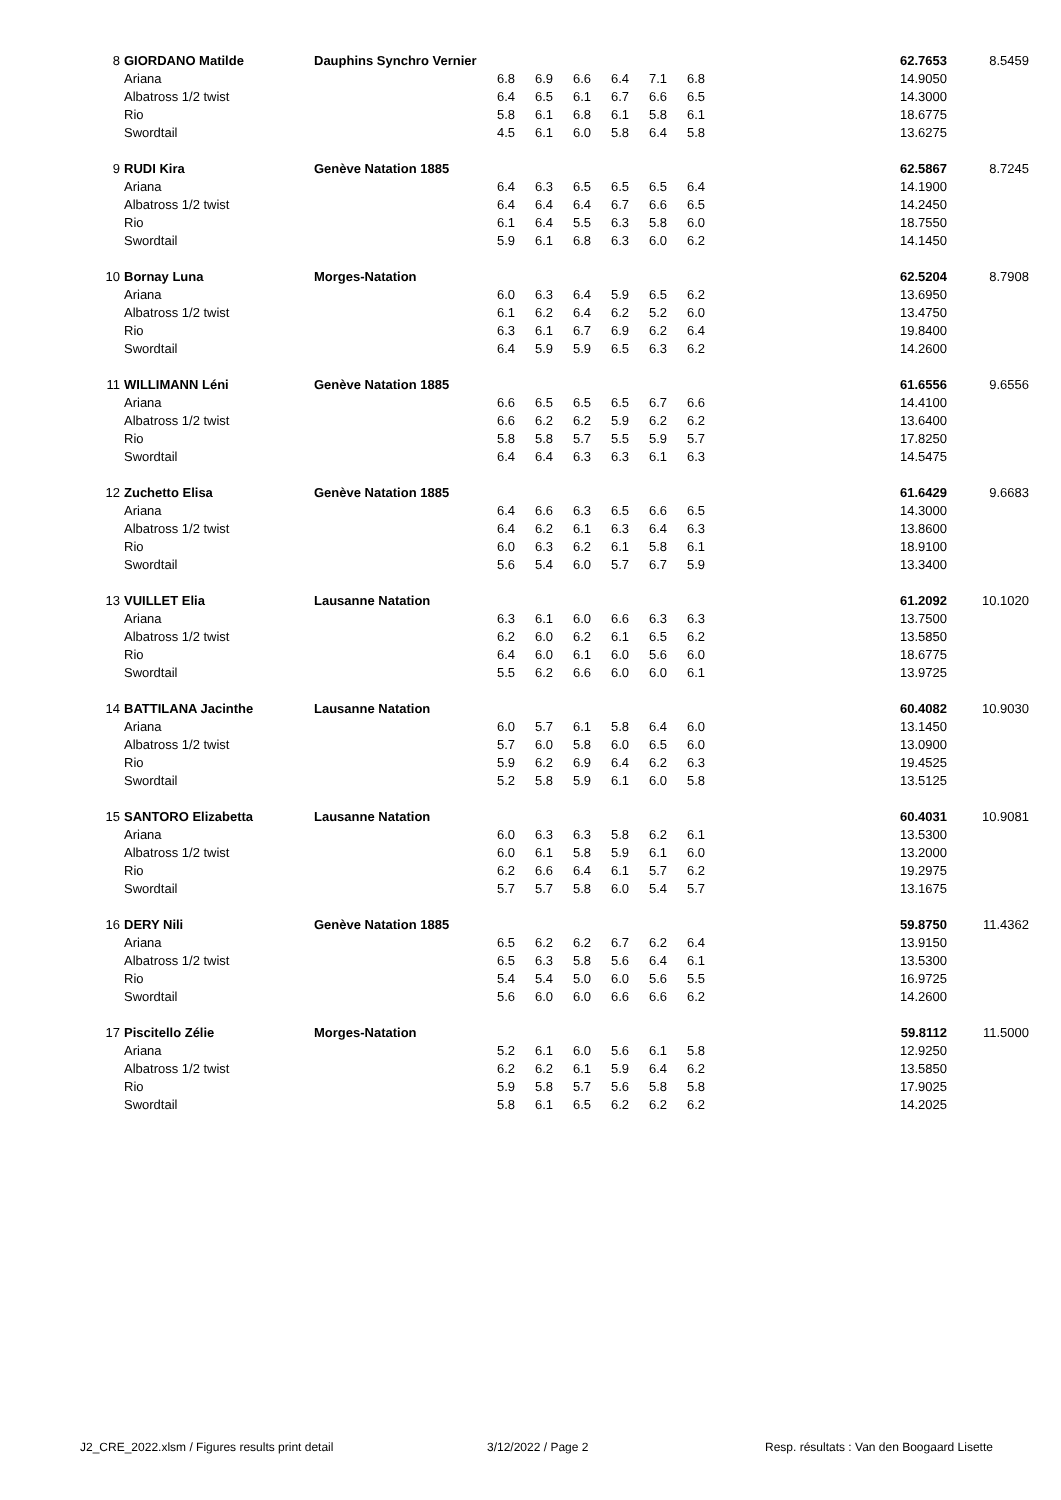| 8 | GIORDANO Matilde | Dauphins Synchro Vernier | | | | | | | | 62.7653 | 8.5459 |
| | Ariana | | 6.8 | 6.9 | 6.6 | 6.4 | 7.1 | 6.8 | | 14.9050 | |
| | Albatross 1/2 twist | | 6.4 | 6.5 | 6.1 | 6.7 | 6.6 | 6.5 | | 14.3000 | |
| | Rio | | 5.8 | 6.1 | 6.8 | 6.1 | 5.8 | 6.1 | | 18.6775 | |
| | Swordtail | | 4.5 | 6.1 | 6.0 | 5.8 | 6.4 | 5.8 | | 13.6275 | |
| 9 | RUDI Kira | Genève Natation 1885 | | | | | | | | 62.5867 | 8.7245 |
| | Ariana | | 6.4 | 6.3 | 6.5 | 6.5 | 6.5 | 6.4 | | 14.1900 | |
| | Albatross 1/2 twist | | 6.4 | 6.4 | 6.4 | 6.7 | 6.6 | 6.5 | | 14.2450 | |
| | Rio | | 6.1 | 6.4 | 5.5 | 6.3 | 5.8 | 6.0 | | 18.7550 | |
| | Swordtail | | 5.9 | 6.1 | 6.8 | 6.3 | 6.0 | 6.2 | | 14.1450 | |
| 10 | Bornay Luna | Morges-Natation | | | | | | | | 62.5204 | 8.7908 |
| | Ariana | | 6.0 | 6.3 | 6.4 | 5.9 | 6.5 | 6.2 | | 13.6950 | |
| | Albatross 1/2 twist | | 6.1 | 6.2 | 6.4 | 6.2 | 5.2 | 6.0 | | 13.4750 | |
| | Rio | | 6.3 | 6.1 | 6.7 | 6.9 | 6.2 | 6.4 | | 19.8400 | |
| | Swordtail | | 6.4 | 5.9 | 5.9 | 6.5 | 6.3 | 6.2 | | 14.2600 | |
| 11 | WILLIMANN Léni | Genève Natation 1885 | | | | | | | | 61.6556 | 9.6556 |
| | Ariana | | 6.6 | 6.5 | 6.5 | 6.5 | 6.7 | 6.6 | | 14.4100 | |
| | Albatross 1/2 twist | | 6.6 | 6.2 | 6.2 | 5.9 | 6.2 | 6.2 | | 13.6400 | |
| | Rio | | 5.8 | 5.8 | 5.7 | 5.5 | 5.9 | 5.7 | | 17.8250 | |
| | Swordtail | | 6.4 | 6.4 | 6.3 | 6.3 | 6.1 | 6.3 | | 14.5475 | |
| 12 | Zuchetto Elisa | Genève Natation 1885 | | | | | | | | 61.6429 | 9.6683 |
| | Ariana | | 6.4 | 6.6 | 6.3 | 6.5 | 6.6 | 6.5 | | 14.3000 | |
| | Albatross 1/2 twist | | 6.4 | 6.2 | 6.1 | 6.3 | 6.4 | 6.3 | | 13.8600 | |
| | Rio | | 6.0 | 6.3 | 6.2 | 6.1 | 5.8 | 6.1 | | 18.9100 | |
| | Swordtail | | 5.6 | 5.4 | 6.0 | 5.7 | 6.7 | 5.9 | | 13.3400 | |
| 13 | VUILLET Elia | Lausanne Natation | | | | | | | | 61.2092 | 10.1020 |
| | Ariana | | 6.3 | 6.1 | 6.0 | 6.6 | 6.3 | 6.3 | | 13.7500 | |
| | Albatross 1/2 twist | | 6.2 | 6.0 | 6.2 | 6.1 | 6.5 | 6.2 | | 13.5850 | |
| | Rio | | 6.4 | 6.0 | 6.1 | 6.0 | 5.6 | 6.0 | | 18.6775 | |
| | Swordtail | | 5.5 | 6.2 | 6.6 | 6.0 | 6.0 | 6.1 | | 13.9725 | |
| 14 | BATTILANA Jacinthe | Lausanne Natation | | | | | | | | 60.4082 | 10.9030 |
| | Ariana | | 6.0 | 5.7 | 6.1 | 5.8 | 6.4 | 6.0 | | 13.1450 | |
| | Albatross 1/2 twist | | 5.7 | 6.0 | 5.8 | 6.0 | 6.5 | 6.0 | | 13.0900 | |
| | Rio | | 5.9 | 6.2 | 6.9 | 6.4 | 6.2 | 6.3 | | 19.4525 | |
| | Swordtail | | 5.2 | 5.8 | 5.9 | 6.1 | 6.0 | 5.8 | | 13.5125 | |
| 15 | SANTORO Elizabetta | Lausanne Natation | | | | | | | | 60.4031 | 10.9081 |
| | Ariana | | 6.0 | 6.3 | 6.3 | 5.8 | 6.2 | 6.1 | | 13.5300 | |
| | Albatross 1/2 twist | | 6.0 | 6.1 | 5.8 | 5.9 | 6.1 | 6.0 | | 13.2000 | |
| | Rio | | 6.2 | 6.6 | 6.4 | 6.1 | 5.7 | 6.2 | | 19.2975 | |
| | Swordtail | | 5.7 | 5.7 | 5.8 | 6.0 | 5.4 | 5.7 | | 13.1675 | |
| 16 | DERY Nili | Genève Natation 1885 | | | | | | | | 59.8750 | 11.4362 |
| | Ariana | | 6.5 | 6.2 | 6.2 | 6.7 | 6.2 | 6.4 | | 13.9150 | |
| | Albatross 1/2 twist | | 6.5 | 6.3 | 5.8 | 5.6 | 6.4 | 6.1 | | 13.5300 | |
| | Rio | | 5.4 | 5.4 | 5.0 | 6.0 | 5.6 | 5.5 | | 16.9725 | |
| | Swordtail | | 5.6 | 6.0 | 6.0 | 6.6 | 6.6 | 6.2 | | 14.2600 | |
| 17 | Piscitello Zélie | Morges-Natation | | | | | | | | 59.8112 | 11.5000 |
| | Ariana | | 5.2 | 6.1 | 6.0 | 5.6 | 6.1 | 5.8 | | 12.9250 | |
| | Albatross 1/2 twist | | 6.2 | 6.2 | 6.1 | 5.9 | 6.4 | 6.2 | | 13.5850 | |
| | Rio | | 5.9 | 5.8 | 5.7 | 5.6 | 5.8 | 5.8 | | 17.9025 | |
| | Swordtail | | 5.8 | 6.1 | 6.5 | 6.2 | 6.2 | 6.2 | | 14.2025 | |
J2_CRE_2022.xlsm / Figures results print detail 3/12/2022 / Page 2 Resp. résultats : Van den Boogaard Lisette